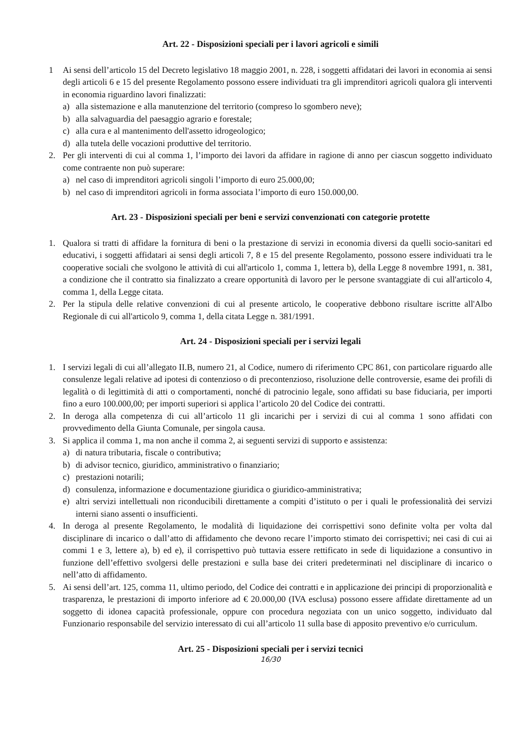Art. 22 - Disposizioni speciali per i lavori agricoli e simili
1 Ai sensi dell’articolo 15 del Decreto legislativo 18 maggio 2001, n. 228, i soggetti affidatari dei lavori in economia ai sensi degli articoli 6 e 15 del presente Regolamento possono essere individuati tra gli imprenditori agricoli qualora gli interventi in economia riguardino lavori finalizzati:
a) alla sistemazione e alla manutenzione del territorio (compreso lo sgombero neve);
b) alla salvaguardia del paesaggio agrario e forestale;
c) alla cura e al mantenimento dell'assetto idrogeologico;
d) alla tutela delle vocazioni produttive del territorio.
2. Per gli interventi di cui al comma 1, l’importo dei lavori da affidare in ragione di anno per ciascun soggetto individuato come contraente non può superare:
a) nel caso di imprenditori agricoli singoli l’importo di euro 25.000,00;
b) nel caso di imprenditori agricoli in forma associata l’importo di euro 150.000,00.
Art. 23 - Disposizioni speciali per beni e servizi convenzionati con categorie protette
1. Qualora si tratti di affidare la fornitura di beni o la prestazione di servizi in economia diversi da quelli socio-sanitari ed educativi, i soggetti affidatari ai sensi degli articoli 7, 8 e 15 del presente Regolamento, possono essere individuati tra le cooperative sociali che svolgono le attività di cui all'articolo 1, comma 1, lettera b), della Legge 8 novembre 1991, n. 381, a condizione che il contratto sia finalizzato a creare opportunità di lavoro per le persone svantaggiate di cui all'articolo 4, comma 1, della Legge citata.
2. Per la stipula delle relative convenzioni di cui al presente articolo, le cooperative debbono risultare iscritte all'Albo Regionale di cui all'articolo 9, comma 1, della citata Legge n. 381/1991.
Art. 24 - Disposizioni speciali per i servizi legali
1. I servizi legali di cui all’allegato II.B, numero 21, al Codice, numero di riferimento CPC 861, con particolare riguardo alle consulenze legali relative ad ipotesi di contenzioso o di precontenzioso, risoluzione delle controversie, esame dei profili di legalità o di legittimità di atti o comportamenti, nonché di patrocinio legale, sono affidati su base fiduciaria, per importi fino a euro 100.000,00; per importi superiori si applica l’articolo 20 del Codice dei contratti.
2. In deroga alla competenza di cui all’articolo 11 gli incarichi per i servizi di cui al comma 1 sono affidati con provvedimento della Giunta Comunale, per singola causa.
3. Si applica il comma 1, ma non anche il comma 2, ai seguenti servizi di supporto e assistenza:
a) di natura tributaria, fiscale o contributiva;
b) di advisor tecnico, giuridico, amministrativo o finanziario;
c) prestazioni notarili;
d) consulenza, informazione e documentazione giuridica o giuridico-amministrativa;
e) altri servizi intellettuali non riconducibili direttamente a compiti d’istituto o per i quali le professionalità dei servizi interni siano assenti o insufficienti.
4. In deroga al presente Regolamento, le modalità di liquidazione dei corrispettivi sono definite volta per volta dal disciplinare di incarico o dall’atto di affidamento che devono recare l’importo stimato dei corrispettivi; nei casi di cui ai commi 1 e 3, lettere a), b) ed e), il corrispettivo può tuttavia essere rettificato in sede di liquidazione a consuntivo in funzione dell’effettivo svolgersi delle prestazioni e sulla base dei criteri predeterminati nel disciplinare di incarico o nell’atto di affidamento.
5. Ai sensi dell’art. 125, comma 11, ultimo periodo, del Codice dei contratti e in applicazione dei principi di proporzionalità e trasparenza, le prestazioni di importo inferiore ad € 20.000,00 (IVA esclusa) possono essere affidate direttamente ad un soggetto di idonea capacità professionale, oppure con procedura negoziata con un unico soggetto, individuato dal Funzionario responsabile del servizio interessato di cui all’articolo 11 sulla base di apposito preventivo e/o curriculum.
Art. 25 - Disposizioni speciali per i servizi tecnici
16/30